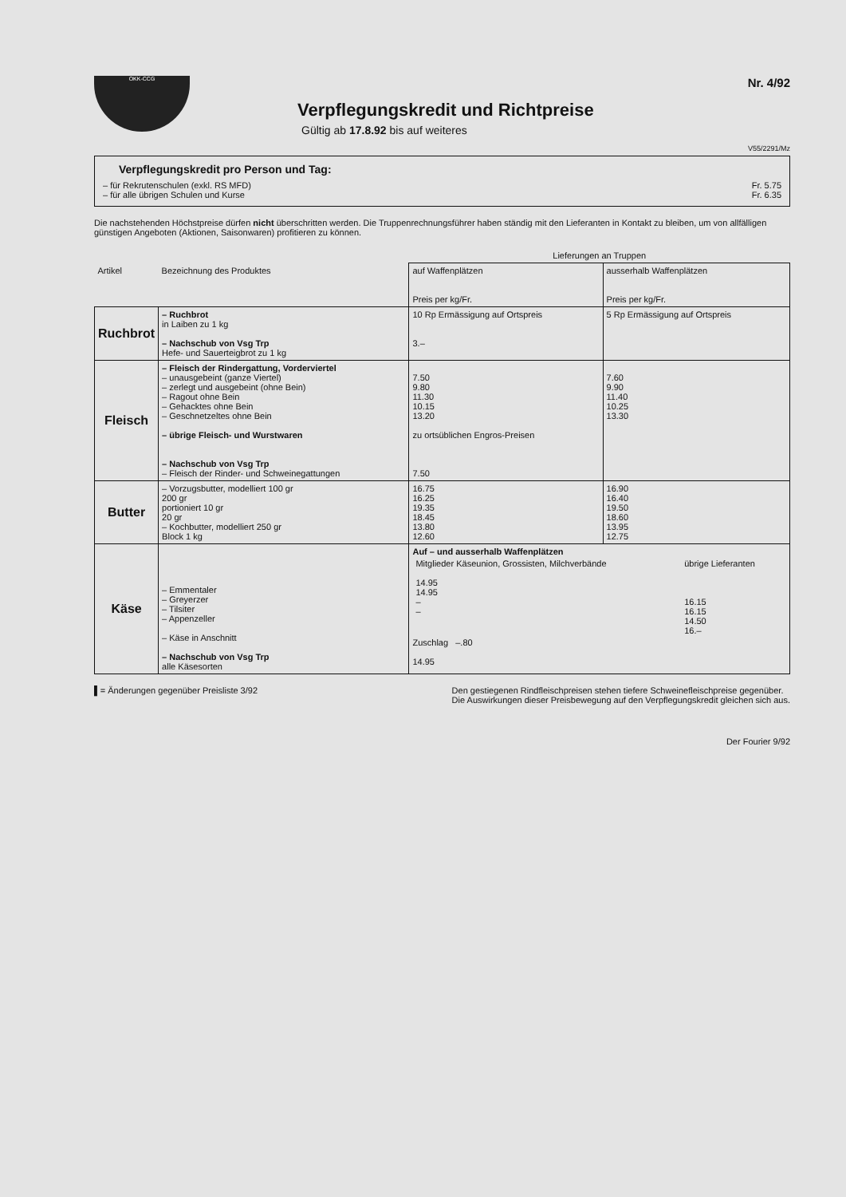OKK-CCG
Nr. 4/92
Verpflegungskredit und Richtpreise
Gültig ab 17.8.92 bis auf weiteres
V55/2291/Mz
Verpflegungskredit pro Person und Tag:
– für Rekrutenschulen (exkl. RS MFD) Fr. 5.75
– für alle übrigen Schulen und Kurse Fr. 6.35
Die nachstehenden Höchstpreise dürfen nicht überschritten werden. Die Truppenrechnungsführer haben ständig mit den Lieferanten in Kontakt zu bleiben, um von allfälligen günstigen Angeboten (Aktionen, Saisonwaren) profitieren zu können.
| | | Lieferungen an Truppen | |
| --- | --- | --- | --- |
| Artikel | Bezeichnung des Produktes | auf Waffenplätzen Preis per kg/Fr. | ausserhalb Waffenplätzen Preis per kg/Fr. |
| Ruchbrot | – Ruchbrot in Laiben zu 1 kg – Nachschub von Vsg Trp Hefe- und Sauerteigbrot zu 1 kg | 10 Rp Ermässigung auf Ortspreis 3.– | 5 Rp Ermässigung auf Ortspreis |
| Fleisch | – Fleisch der Rindergattung, Vorderviertel – unausgebeint (ganze Viertel) – zerlegt und ausgebeint (ohne Bein) – Ragout ohne Bein – Gehacktes ohne Bein – Geschnetzeltes ohne Bein – übrige Fleisch- und Wurstwaren – Nachschub von Vsg Trp – Fleisch der Rinder- und Schweinegattungen | 7.50 9.80 11.30 10.15 13.20 zu ortsüblichen Engros-Preisen 7.50 | 7.60 9.90 11.40 10.25 13.30 |
| Butter | – Vorzugsbutter, modelliert 100 gr 200 gr portioniert 10 gr 20 gr – Kochbutter, modelliert 250 gr Block 1 kg | 16.75 16.25 19.35 18.45 13.80 12.60 | 16.90 16.40 19.50 18.60 13.95 12.75 |
| Käse | – Emmentaler – Greyerzer – Tilsiter – Appenzeller – Käse in Anschnitt – Nachschub von Vsg Trp alle Käsesorten | Auf – und ausserhalb Waffenplätzen / Mitglieder Käseunion, Grossisten, Milchverbände 14.95 14.95 – – / übrige Lieferanten 16.15 16.15 14.50 16.– / Zuschlag –.80 14.95 | |
▌= Änderungen gegenüber Preisliste 3/92 Den gestiegenen Rindfleischpreisen stehen tiefere Schweinefleischpreise gegenüber.
Die Auswirkungen dieser Preisbewegung auf den Verpflegungskredit gleichen sich aus.
Der Fourier 9/92